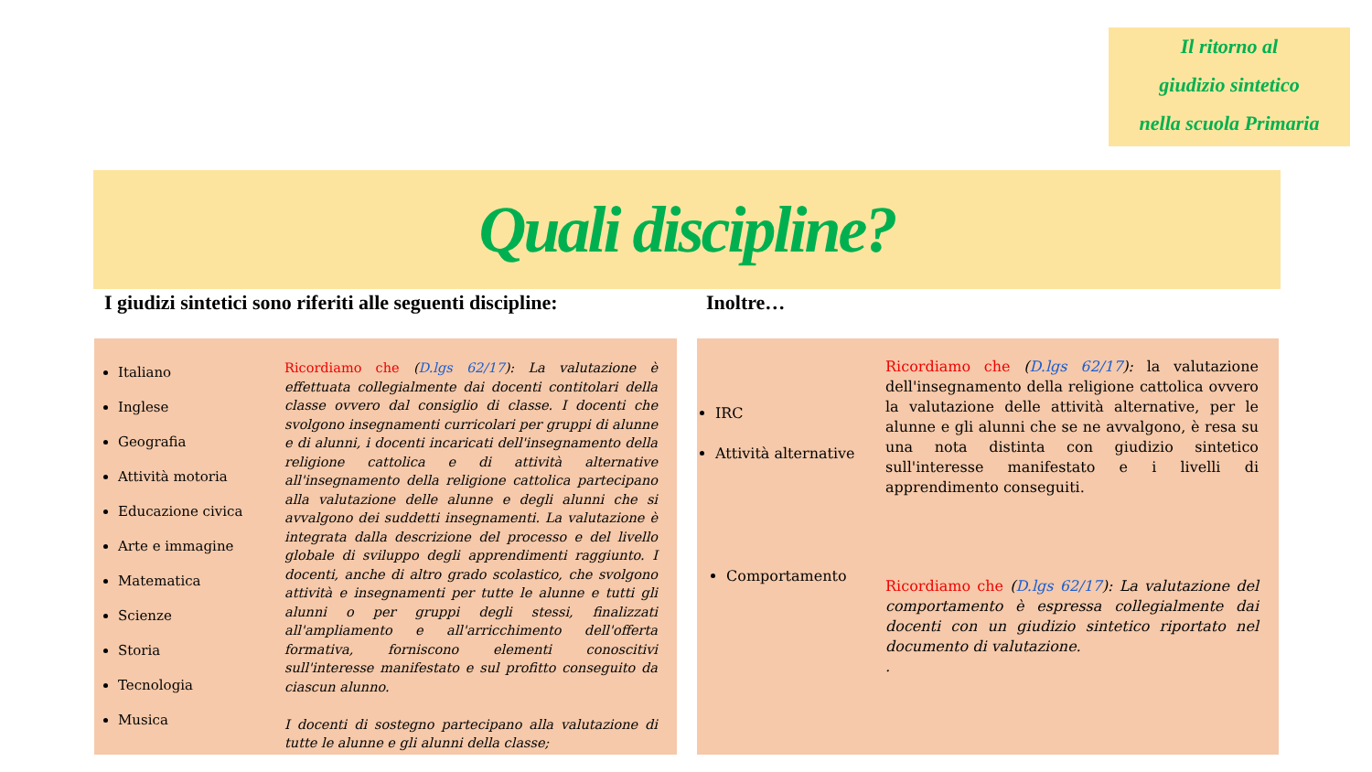Il ritorno al
giudizio sintetico
nella scuola Primaria
Quali discipline?
I giudizi sintetici sono riferiti alle seguenti discipline:
Inoltre…
Italiano
Inglese
Geografia
Attività motoria
Educazione civica
Arte e immagine
Matematica
Scienze
Storia
Tecnologia
Musica
Ricordiamo che (D.lgs 62/17): La valutazione è effettuata collegialmente dai docenti contitolari della classe ovvero dal consiglio di classe. I docenti che svolgono insegnamenti curricolari per gruppi di alunne e di alunni, i docenti incaricati dell'insegnamento della religione cattolica e di attività alternative all'insegnamento della religione cattolica partecipano alla valutazione delle alunne e degli alunni che si avvalgono dei suddetti insegnamenti. La valutazione è integrata dalla descrizione del processo e del livello globale di sviluppo degli apprendimenti raggiunto. I docenti, anche di altro grado scolastico, che svolgono attività e insegnamenti per tutte le alunne e tutti gli alunni o per gruppi degli stessi, finalizzati all'ampliamento e all'arricchimento dell'offerta formativa, forniscono elementi conoscitivi sull'interesse manifestato e sul profitto conseguito da ciascun alunno.
I docenti di sostegno partecipano alla valutazione di tutte le alunne e gli alunni della classe;
IRC
Attività alternative
Comportamento
Ricordiamo che (D.lgs 62/17): la valutazione dell'insegnamento della religione cattolica ovvero la valutazione delle attività alternative, per le alunne e gli alunni che se ne avvalgono, è resa su una nota distinta con giudizio sintetico sull'interesse manifestato e i livelli di apprendimento conseguiti.
Ricordiamo che (D.lgs 62/17): La valutazione del comportamento è espressa collegialmente dai docenti con un giudizio sintetico riportato nel documento di valutazione.
.